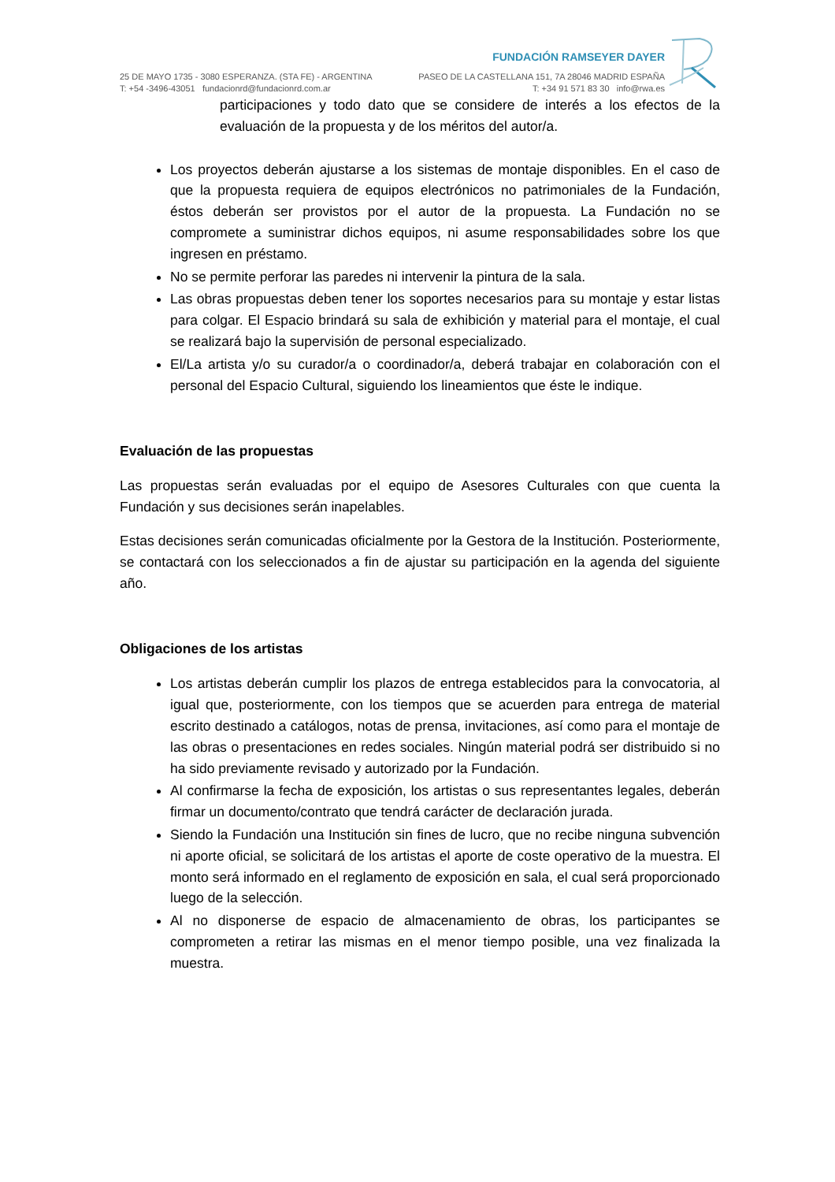25 DE MAYO 1735 - 3080 ESPERANZA. (STA FE) - ARGENTINA
T: +54 -3496-43051 fundacionrd@fundacionrd.com.ar
FUNDACIÓN RAMSEYER DAYER
PASEO DE LA CASTELLANA 151, 7A 28046 MADRID ESPAÑA
T: +34 91 571 83 30 info@rwa.es
participaciones y todo dato que se considere de interés a los efectos de la evaluación de la propuesta y de los méritos del autor/a.
Los proyectos deberán ajustarse a los sistemas de montaje disponibles. En el caso de que la propuesta requiera de equipos electrónicos no patrimoniales de la Fundación, éstos deberán ser provistos por el autor de la propuesta. La Fundación no se compromete a suministrar dichos equipos, ni asume responsabilidades sobre los que ingresen en préstamo.
No se permite perforar las paredes ni intervenir la pintura de la sala.
Las obras propuestas deben tener los soportes necesarios para su montaje y estar listas para colgar. El Espacio brindará su sala de exhibición y material para el montaje, el cual se realizará bajo la supervisión de personal especializado.
El/La artista y/o su curador/a o coordinador/a, deberá trabajar en colaboración con el personal del Espacio Cultural, siguiendo los lineamientos que éste le indique.
Evaluación de las propuestas
Las propuestas serán evaluadas por el equipo de Asesores Culturales con que cuenta la Fundación y sus decisiones serán inapelables.
Estas decisiones serán comunicadas oficialmente por la Gestora de la Institución. Posteriormente, se contactará con los seleccionados a fin de ajustar su participación en la agenda del siguiente año.
Obligaciones de los artistas
Los artistas deberán cumplir los plazos de entrega establecidos para la convocatoria, al igual que, posteriormente, con los tiempos que se acuerden para entrega de material escrito destinado a catálogos, notas de prensa, invitaciones, así como para el montaje de las obras o presentaciones en redes sociales. Ningún material podrá ser distribuido si no ha sido previamente revisado y autorizado por la Fundación.
Al confirmarse la fecha de exposición, los artistas o sus representantes legales, deberán firmar un documento/contrato que tendrá carácter de declaración jurada.
Siendo la Fundación una Institución sin fines de lucro, que no recibe ninguna subvención ni aporte oficial, se solicitará de los artistas el aporte de coste operativo de la muestra. El monto será informado en el reglamento de exposición en sala, el cual será proporcionado luego de la selección.
Al no disponerse de espacio de almacenamiento de obras, los participantes se comprometen a retirar las mismas en el menor tiempo posible, una vez finalizada la muestra.